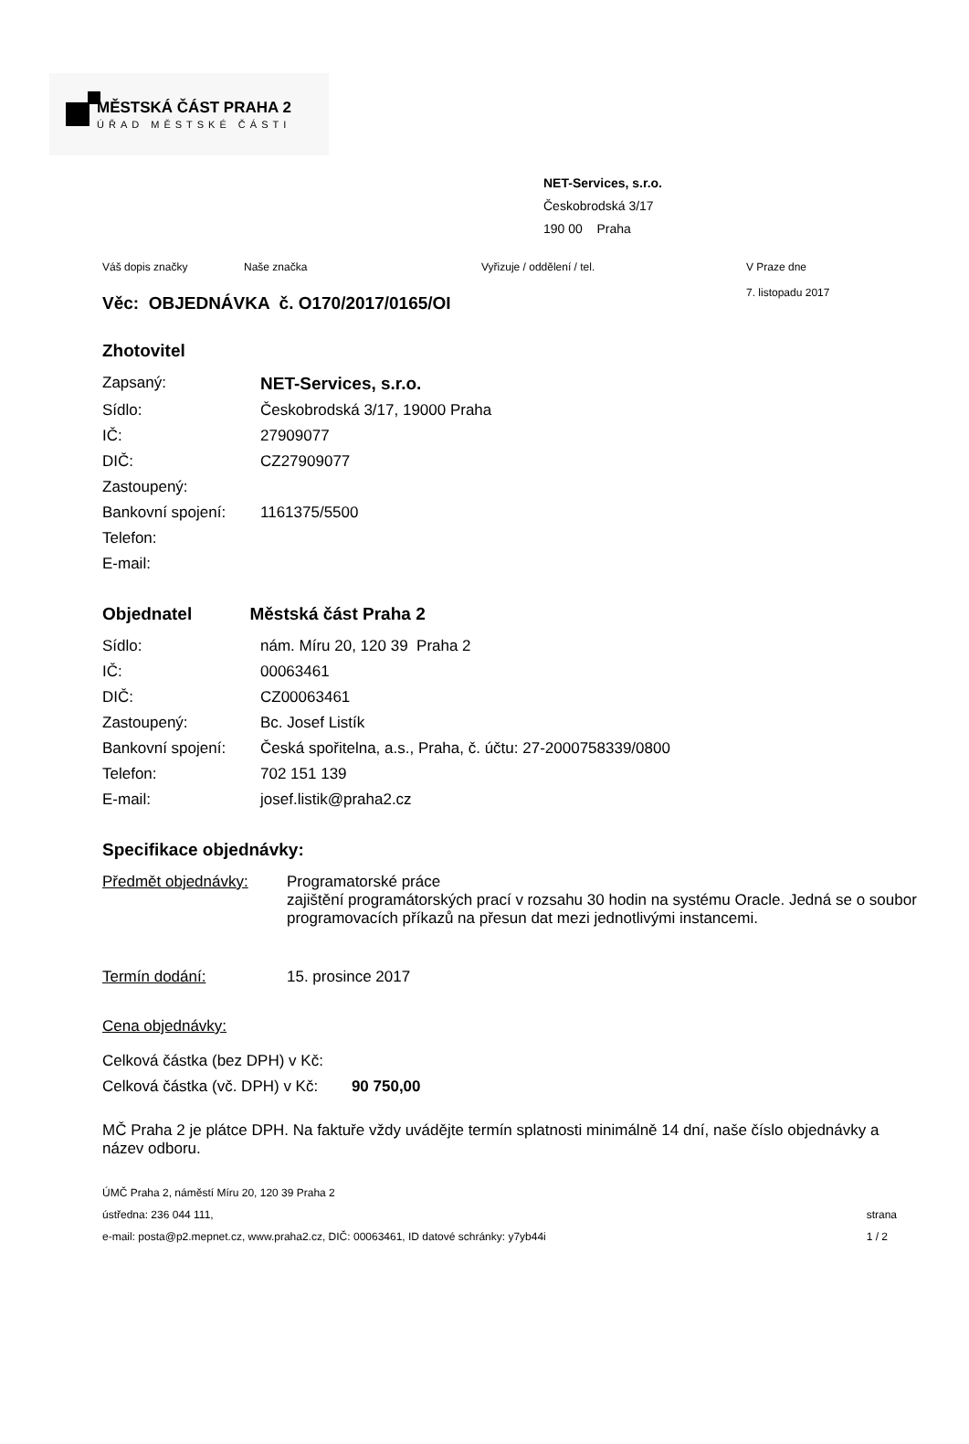MĚSTSKÁ ČÁST PRAHA 2
ÚŘAD MĚSTSKÉ ČÁSTI
NET-Services, s.r.o.
Českobrodská 3/17
190 00 Praha
Váš dopis značky Naše značka Vyřizuje / oddělení / tel. V Praze dne
7. listopadu 2017
Věc: OBJEDNÁVKA č. O170/2017/0165/OI
Zhotovitel
| Zapsaný: | NET-Services, s.r.o. |
| Sídlo: | Českobrodská 3/17, 19000 Praha |
| IČ: | 27909077 |
| DIČ: | CZ27909077 |
| Zastoupený: | |
| Bankovní spojení: | 1161375/5500 |
| Telefon: | |
| E-mail: | |
Objednatel Městská část Praha 2
| Sídlo: | nám. Míru 20, 120 39 Praha 2 |
| IČ: | 00063461 |
| DIČ: | CZ00063461 |
| Zastoupený: | Bc. Josef Listík |
| Bankovní spojení: | Česká spořitelna, a.s., Praha, č. účtu: 27-2000758339/0800 |
| Telefon: | 702 151 139 |
| E-mail: | josef.listik@praha2.cz |
Specifikace objednávky:
| Předmět objednávky: | Programatorské práce zajištění programátorských prací v rozsahu 30 hodin na systému Oracle. Jedná se o soubor programovacích příkazů na přesun dat mezi jednotlivými instancemi. |
| Termín dodání: | 15. prosince 2017 |
Cena objednávky:
Celková částka (bez DPH) v Kč:
Celková částka (vč. DPH) v Kč: 90 750,00
MČ Praha 2 je plátce DPH. Na faktuře vždy uvádějte termín splatnosti minimálně 14 dní, naše číslo objednávky a název odboru.
ÚMČ Praha 2, náměstí Míru 20, 120 39 Praha 2
ústředna: 236 044 111,
e-mail: posta@p2.mepnet.cz, www.praha2.cz, DIČ: 00063461, ID datové schránky: y7yb44i
strana
1 / 2